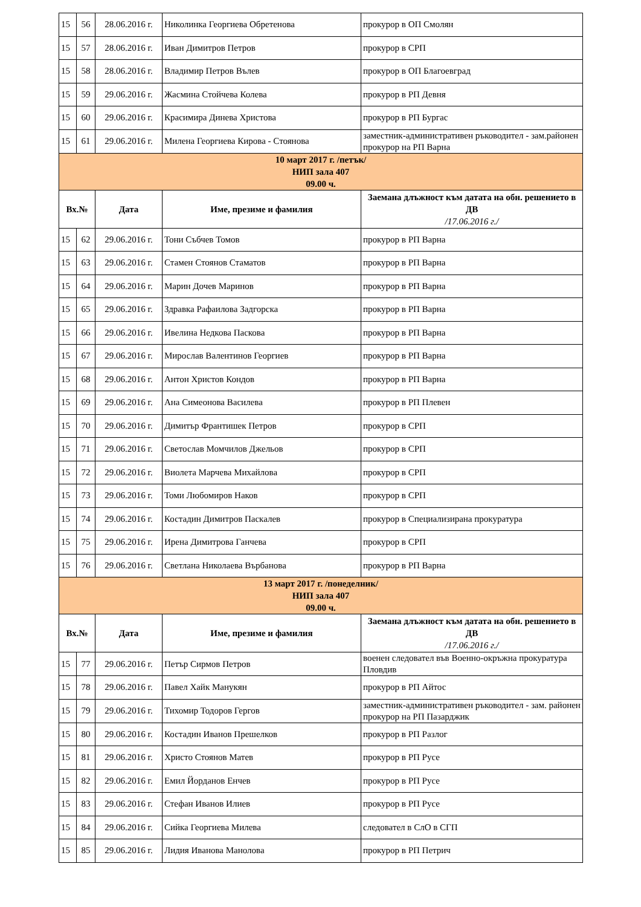| 15 | 56 | 28.06.2016 г. | Николинка Георгиева Обретенова | прокурор в ОП Смолян |
| 15 | 57 | 28.06.2016 г. | Иван Димитров Петров | прокурор в СРП |
| 15 | 58 | 28.06.2016 г. | Владимир Петров Вълев | прокурор в ОП Благоевград |
| 15 | 59 | 29.06.2016 г. | Жасмина Стойчева Колева | прокурор в РП Девня |
| 15 | 60 | 29.06.2016 г. | Красимира Динева Христова | прокурор в РП Бургас |
| 15 | 61 | 29.06.2016 г. | Милена Георгиева Кирова - Стоянова | заместник-административен ръководител - зам.районен прокурор на РП Варна |
| 10 март 2017 г. /петък/ НИП зала 407 09.00 ч. | | | | |
| Вх.№ | | Дата | Име, презиме и фамилия | Заемана длъжност към датата на обн. решението в ДВ /17.06.2016 г./ |
| 15 | 62 | 29.06.2016 г. | Тони Събчев Томов | прокурор в РП Варна |
| 15 | 63 | 29.06.2016 г. | Стамен Стоянов Стаматов | прокурор в РП Варна |
| 15 | 64 | 29.06.2016 г. | Марин Дочев Маринов | прокурор в РП Варна |
| 15 | 65 | 29.06.2016 г. | Здравка Рафаилова Задгорска | прокурор в РП Варна |
| 15 | 66 | 29.06.2016 г. | Ивелина Недкова Паскова | прокурор в РП Варна |
| 15 | 67 | 29.06.2016 г. | Мирослав Валентинов Георгиев | прокурор в РП Варна |
| 15 | 68 | 29.06.2016 г. | Антон Христов Кондов | прокурор в РП Варна |
| 15 | 69 | 29.06.2016 г. | Ана Симеонова Василева | прокурор в РП Плевен |
| 15 | 70 | 29.06.2016 г. | Димитър Франтишек Петров | прокурор в СРП |
| 15 | 71 | 29.06.2016 г. | Светослав Момчилов Джельов | прокурор в СРП |
| 15 | 72 | 29.06.2016 г. | Виолета Марчева Михайлова | прокурор в СРП |
| 15 | 73 | 29.06.2016 г. | Томи Любомиров Наков | прокурор в СРП |
| 15 | 74 | 29.06.2016 г. | Костадин Димитров Паскалев | прокурор в Специализирана прокуратура |
| 15 | 75 | 29.06.2016 г. | Ирена Димитрова Ганчева | прокурор в СРП |
| 15 | 76 | 29.06.2016 г. | Светлана Николаева Върбанова | прокурор в РП Варна |
| 13 март 2017 г. /понеделник/ НИП зала 407 09.00 ч. | | | | |
| Вх.№ | | Дата | Име, презиме и фамилия | Заемана длъжност към датата на обн. решението в ДВ /17.06.2016 г./ |
| 15 | 77 | 29.06.2016 г. | Петър Сирмов Петров | военен следовател във Военно-окръжна прокуратура Пловдив |
| 15 | 78 | 29.06.2016 г. | Павел Хайк Манукян | прокурор в РП Айтос |
| 15 | 79 | 29.06.2016 г. | Тихомир Тодоров Гергов | заместник-административен ръководител - зам. районен прокурор на РП Пазарджик |
| 15 | 80 | 29.06.2016 г. | Костадин Иванов Прешелков | прокурор в РП Разлог |
| 15 | 81 | 29.06.2016 г. | Христо Стоянов Матев | прокурор в РП Русе |
| 15 | 82 | 29.06.2016 г. | Емил Йорданов Енчев | прокурор в РП Русе |
| 15 | 83 | 29.06.2016 г. | Стефан Иванов Илиев | прокурор в РП Русе |
| 15 | 84 | 29.06.2016 г. | Сийка Георгиева Милева | следовател в СлО в СГП |
| 15 | 85 | 29.06.2016 г. | Лидия Иванова Манолова | прокурор в РП Петрич |